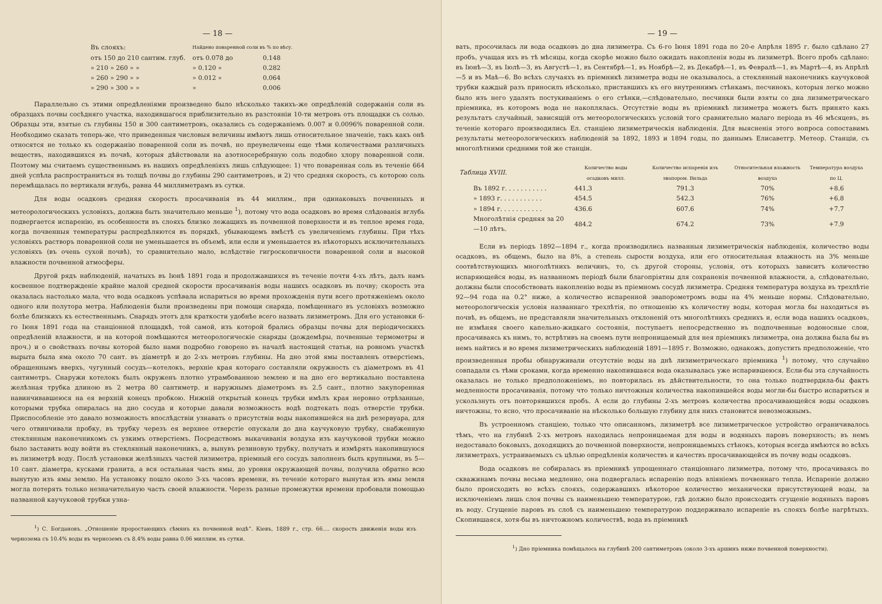— 18 —
| Въ слояхъ: | Найдено поваренной соли въ % по вѣсу. | |
| --- | --- | --- |
| отъ 150 до 210 сантим. глуб. | отъ 0.078 до | 0.148 |
| » 210 » 260 » » | » 0.120 » | 0.282 |
| » 260 » 290 » » | » 0.012 » | 0.064 |
| » 290 » 300 » » | » | 0.006 |
Параллельно съ этими опредѣленіями произведено было нѣсколько такихъ-же опредѣленій содержанія соли въ образцахъ почвы сосѣдняго участка, находившагося приблизительно въ разстояніи 10-ти метровъ отъ площадки съ солью. Образцы эти, взятые съ глубины 150 и 300 сантиметровъ, оказались съ содержаніемъ 0.007 и 0.0096% поваренной соли. Необходимо сказать теперь-же, что приведенныя числовыя величины имѣютъ лишь относительное значеніе, такъ какъ онѣ относятся не только къ содержанію поваренной соли въ почвѣ, но преувеличены еще тѣми количествами различныхъ веществъ, находившихся въ почвѣ, которыя дѣйствовали на азотносеребряную соль подобно хлору поваренной соли. Поэтому мы считаемъ существеннымъ въ нашихъ опредѣленіяхъ лишь слѣдующее: 1) что поваренная соль въ теченіе 664 дней успѣла распространиться въ толщѣ почвы до глубины 290 сантиметровъ, и 2) что средняя скорость, съ которою соль перемѣщалась по вертикали вглубь, равна 44 миллиметрамъ въ сутки.
Для воды осадковъ средняя скорость просачиванія въ 44 миллим., при одинаковыхъ почвенныхъ и метеорологическихъ условіяхъ, должна быть значительно меньше <sup>1</sup>), потому что вода осадковъ во время слѣдованія вглубь подвергается испаренію, въ особенности въ слояхъ близко лежащихъ въ почвенной поверхности и въ теплое время года, когда почвенныя температуры распредѣляются въ порядкѣ, убывающемъ вмѣстѣ съ увеличеніемъ глубины. При тѣхъ условіяхъ растворъ поваренной соли не уменьшается въ объемѣ, или если и уменьшается въ нѣкоторыхъ исключительныхъ условіяхъ (въ очень сухой почвѣ), то сравнительно мало, вслѣдствіе гигроскопичности поваренной соли и высокой влажности почвенной атмосферы.
Другой рядъ наблюденій, начатыхъ въ Іюнѣ 1891 года и продолжавшихся въ теченіе почти 4-хъ лѣтъ, далъ намъ косвенное подтвержденіе крайне малой средней скорости просачиванія воды нашихъ осадковъ въ почву; скорость эта оказалась настолько мала, что вода осадковъ успѣвала испариться во время прохожденія пути всего протяженіемъ около одного или полутора метра. Наблюденія были произведены при помощи снаряда, помѣщеннаго въ условіяхъ возможно болѣе близкихъ къ естественнымъ. Снарядъ этотъ для краткости удобнѣе всего назвать лизиметромъ. Для его установки 6-го Іюня 1891 года на станціонной площадкѣ, той самой, изъ которой брались образцы почвы для періодическихъ опредѣленій влажности, и на которой помѣщаются метеорологическіе снаряды (дождемѣры, почвенные термометры и проч.) и о свойствахъ почвы которой было нами подробно говорено въ началѣ настоящей статьи, на ровномъ участкѣ вырыта была яма около 70 сант. въ діаметрѣ и до 2-хъ метровъ глубины. На дно этой ямы поставленъ отверстіемъ, обращеннымъ вверхъ, чугунный сосудъ—котелокъ, верхніе края котораго составляли окружность съ діаметромъ въ 41 сантиметръ. Снаружи котелокъ былъ окруженъ плотно утрамбованною землею и на дно его вертикально поставлена желѣзная трубка длиною въ 2 метра 80 сантиметр. и наружнымъ діаметромъ въ 2.5 сант., плотно закупоренная навинчивавшеюся на ея верхній конецъ пробкою. Нижній открытый конецъ трубки имѣлъ края неровно отрѣзанные, которыми трубка опиралась на дно сосуда и которые давали возможность водѣ подтекать подъ отверстіе трубки. Приспособленіе это давало возможность впослѣдствіи узнавать о присутствіи воды накопившейся на днѣ резервуара, для чего отвинчивали пробку, въ трубку черезъ ея верхнее отверстіе опускали до дна каучуковую трубку, снабженную стеклянным наконечникомъ съ узкимъ отверстіемъ. Посредствомъ выкачиванія воздуха изъ каучуковой трубки можно было заставить воду войти въ стеклянный наконечникъ, а, вынувъ резиновую трубку, получать и измѣрять накопившуюся въ лизиметрѣ воду. Послѣ установки желѣзныхъ частей лизиметра, пріемный его сосудъ заполненъ былъ крупными, въ 5—10 сант. діаметра, кусками гранита, а вся остальная часть ямы, до уровня окружающей почвы, получила обратно всю вынутую изъ ямы землю. На установку пошло около 3-хъ часовъ времени, въ теченіе котораго вынутая изъ ямы земля могла потерять только незначительную часть своей влажности. Черезъ разные промежутки времени пробовали помощью названной каучуковой трубки узна-
<sup>1</sup>) С. Богдановъ. „Отношеніе проростающихъ сѣмянъ къ почвенной водѣ“. Кіевъ, 1889 г., стр. 66.... скорость движенія воды изъ чернозема съ 10.4% воды въ черноземъ съ 8.4% воды равна 0.06 миллим. въ сутки.
— 19 —
вать, просочилась ли вода осадковъ до дна лизиметра. Съ 6-го Іюня 1891 года по 20-е Апрѣля 1895 г. было сдѣлано 27 пробъ, учащая ихъ въ тѣ мѣсяцы, когда скорѣе можно было ожидать накопленія воды въ лизиметрѣ. Всего пробъ сдѣлано: въ Іюнѣ—3, въ Іюлѣ—3, въ Августѣ—1, въ Сентябрѣ—1, въ Ноябрѣ—2, въ Декабрѣ—1, въ Февралѣ—1, въ Мартѣ—4, въ Апрѣлѣ—5 и въ Маѣ—6. Во всѣхъ случаяхъ въ пріемникѣ лизиметра воды не оказывалось, а стеклянный наконечникъ каучуковой трубки каждый разъ приносилъ нѣсколько, приставшихъ къ его внутреннимъ стѣнкамъ, песчинокъ, которыя легко можно было изъ него удалять постукиваніемъ о его стѣнки,—слѣдовательно, песчинки были взяты со дна лизиметрическаго пріемника, въ которомъ вода не накоплялась. Отсутствіе воды въ пріемникѣ лизиметра можетъ быть принято какъ результатъ случайный, зависящій отъ метеорологическихъ условій того сравнительно малаго періода въ 46 мѣсяцевъ, въ теченіе котораго производились Ел. станціею лизиметрическія наблюденія. Для выясненія этого вопроса сопоставимъ результаты метеорологическихъ наблюденій за 1892, 1893 и 1894 годы, по даннымъ Елисаветгр. Метеор. Станціи, съ многолѣтними средними той же станціи.
| Таблица XVIII. | Количество воды осадковъ милл. | Количество испаренія изъ эвапором. Вильда | Относительная влажность воздуха | Температура воздуха по Ц. |
| --- | --- | --- | --- | --- |
| Въ 1892 г. . . . . . . . . . . | 441.3 | 791.3 | 70% | +8.6 |
| » 1893 г. . . . . . . . . . . | 454.5 | 542.3 | 76% | +6.8 |
| » 1894 г. . . . . . . . . . . | 436.6 | 607.6 | 74% | +7.7 |
| Многолѣтнія средняя за 20—10 лѣтъ. | 484.2 | 674.2 | 73% | +7.9 |
Если въ періодъ 1892—1894 г., когда производились названныя лизиметрическія наблюденія, количество воды осадковъ, въ общемъ, было на 8%, а степень сырости воздуха, или его относительная влажность на 3% меньше соотвѣтствующихъ многолѣтнихъ величинъ, то, съ другой стороны, условія, отъ которыхъ зависитъ количество испаряющейся воды, въ названномъ періодѣ были благопріятны для сохраненія почвенной влажности, а, слѣдовательно, должны были способствовать накопленію воды въ пріемномъ сосудѣ лизиметра. Средняя температура воздуха въ трехлѣтіе 92—94 года на 0.2° ниже, а количество испаренной эвапорометромъ воды на 4% меньше нормы. Слѣдовательно, метеорологическія условія названнаго трехлѣтія, по отношенію къ количеству воды, которая могла бы находиться въ почвѣ, въ общемъ, не представляли значительныхъ отклоненій отъ многолѣтнихъ среднихъ и, если вода нашихъ осадковъ, не измѣняя своего капельно-жидкаго состоянія, поступаетъ непосредственно въ подпочвенные водоносные слои, просачиваясь къ нимъ, то, встрѣтивъ на своемъ пути непроницаемый для нея пріемникъ лизиметра, она должна была бы въ немъ найтись и во время лизиметрическихъ наблюденій 1891—1895 г. Возможно, однакожъ, допустить предположеніе, что произведенныя пробы обнаруживали отсутствіе воды на днѣ лизиметрическаго пріемника <sup>1</sup>) потому, что случайно совпадали съ тѣми сроками, когда временно накопившаяся вода оказывалась уже испарившеюся. Если-бы эта случайность оказалась не только предположеніемъ, но повторилась въ дѣйствительности, то она только подтвердила-бы фактъ медленности просачиванія, потому что только ничтожныя количества накопившейся воды могли-бы быстро испариться и ускользнуть отъ повторявшихся пробъ. А если до глубины 2-хъ метровъ количества просачивающейся воды осадковъ ничтожны, то ясно, что просачиваніе на нѣсколько большую глубину для нихъ становится невозможнымъ.
Въ устроенномъ станціею, только что описанномъ, лизиметрѣ все лизиметрическое устройство ограничивалось тѣмъ, что на глубинѣ 2-хъ метровъ находилась непроницаемая для воды и водяныхъ паровъ поверхность; въ немъ недоставало боковыхъ, доходящихъ до почвенной поверхности, непроницаемыхъ стѣнокъ, которыя всегда имѣются во всѣхъ лизиметрахъ, устраиваемыхъ съ цѣлью опредѣленія количествъ и качествъ просачивающейся въ почву воды осадковъ.
Вода осадковъ не собиралась въ пріемникѣ упрощеннаго станціоннаго лизиметра, потому что, просачиваясь по скважинамъ почвы весьма медленно, она подвергалась испаренію подъ вліяніемъ почвеннаго тепла. Испареніе должно было происходить во всѣхъ слояхъ, содержавшихъ нѣкоторое количество механически присутствующей воды, за исключеніемъ лишь слоя почвы съ наименьшею температурою, гдѣ должно было происходить сгущеніе водяныхъ паровъ въ воду. Сгущеніе паровъ въ слоѣ съ наименьшею температурою поддерживало испареніе въ слояхъ болѣе нагрѣтыхъ. Скопившаяся, хотя-бы въ ничтожномъ количествѣ, вода въ пріемникѣ
<sup>1</sup>) Дно пріемника помѣщалось на глубинѣ 200 сантиметровъ (около 3-хъ аршинъ ниже почвенной поверхности).